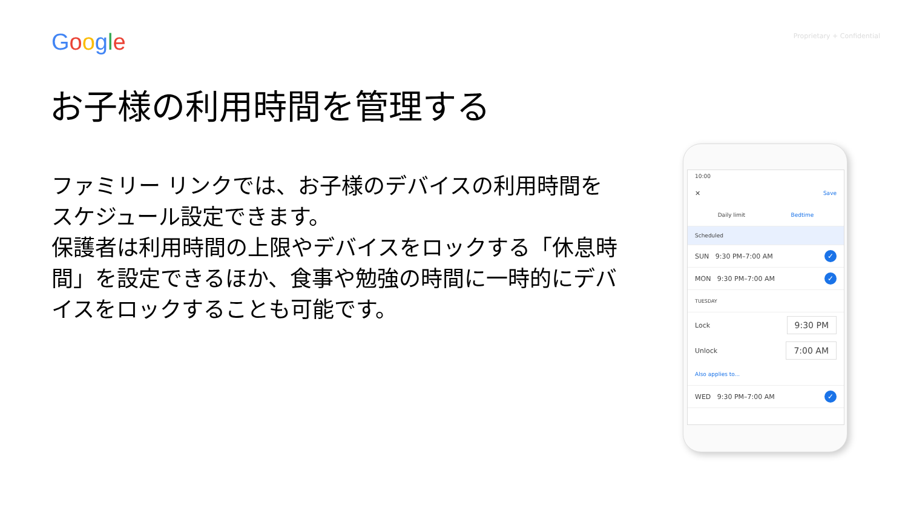Google
Proprietary + Confidential
お子様の利用時間を管理する
ファミリー リンクでは、お子様のデバイスの利用時間をスケジュール設定できます。
保護者は利用時間の上限やデバイスをロックする「休息時間」を設定できるほか、食事や勉強の時間に一時的にデバイスをロックすることも可能です。
10:00
✕ Save
Daily limit Bedtime
Scheduled
SUN 9:30 PM–7:00 AM ✓
MON 9:30 PM–7:00 AM ✓
TUESDAY
Lock 9:30 PM
Unlock 7:00 AM
Also applies to...
WED 9:30 PM–7:00 AM ✓